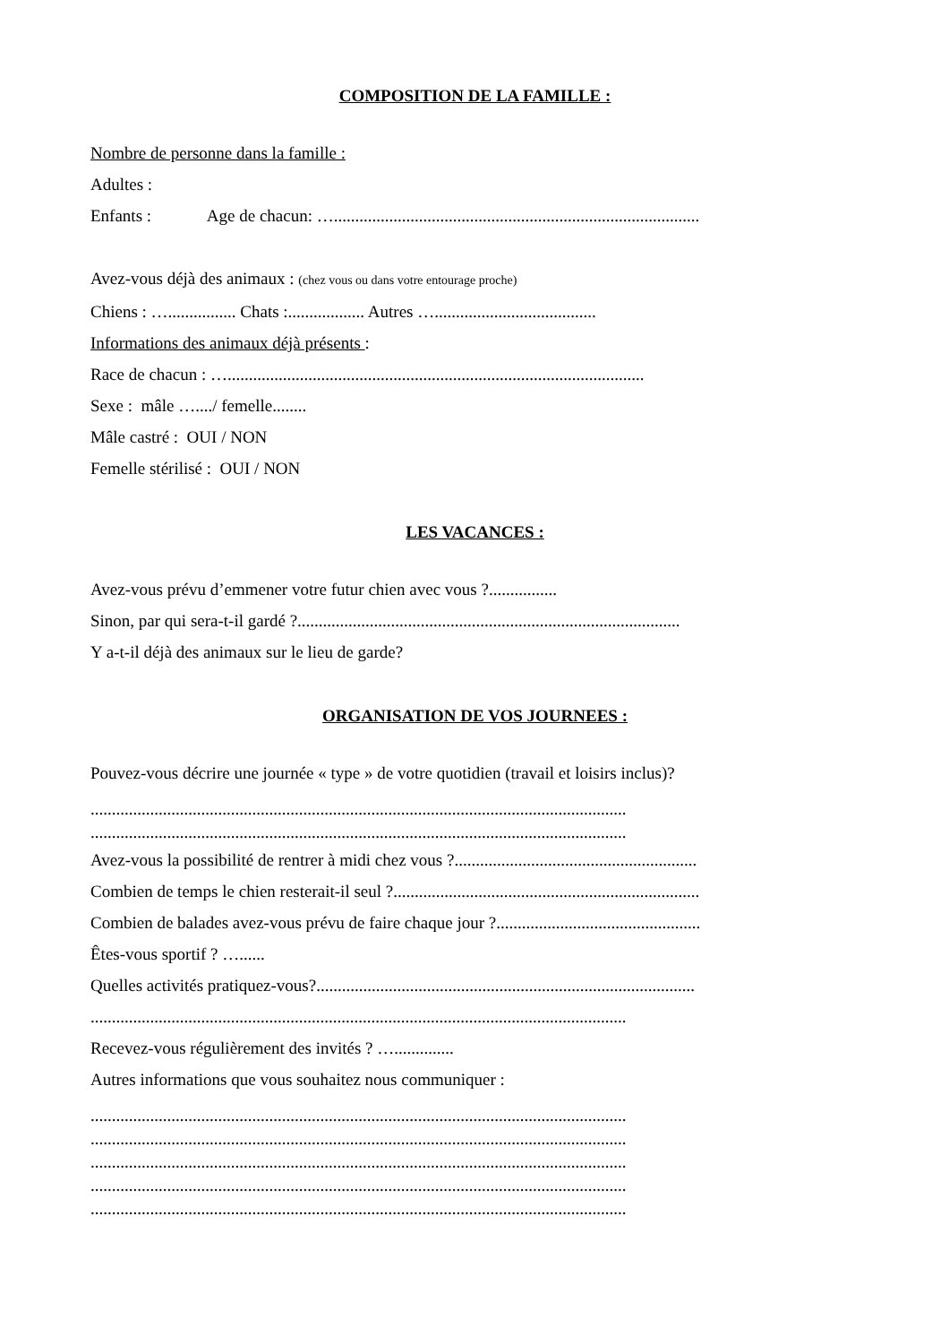COMPOSITION DE LA FAMILLE :
Nombre de personne dans la famille :
Adultes :
Enfants : Age de chacun: …......................................................................................
Avez-vous déjà des animaux : (chez vous ou dans votre entourage proche)
Chiens : …................ Chats :.................. Autres …......................................
Informations des animaux déjà présents :
Race de chacun : …..................................................................................................
Sexe : mâle …..../ femelle........
Mâle castré : OUI / NON
Femelle stérilisé : OUI / NON
LES VACANCES :
Avez-vous prévu d’emmener votre futur chien avec vous ?................
Sinon, par qui sera-t-il gardé ?..........................................................................................
Y a-t-il déjà des animaux sur le lieu de garde?
ORGANISATION DE VOS JOURNEES :
Pouvez-vous décrire une journée « type » de votre quotidien (travail et loisirs inclus)?
..............................................................................................................................
..............................................................................................................................
Avez-vous la possibilité de rentrer à midi chez vous ?.........................................................
Combien de temps le chien resterait-il seul ?........................................................................
Combien de balades avez-vous prévu de faire chaque jour ?................................................
Êtes-vous sportif ? …......
Quelles activités pratiquez-vous?.........................................................................................
..............................................................................................................................
Recevez-vous régulièrement des invités ? …..............
Autres informations que vous souhaitez nous communiquer :
..............................................................................................................................
..............................................................................................................................
..............................................................................................................................
..............................................................................................................................
..............................................................................................................................